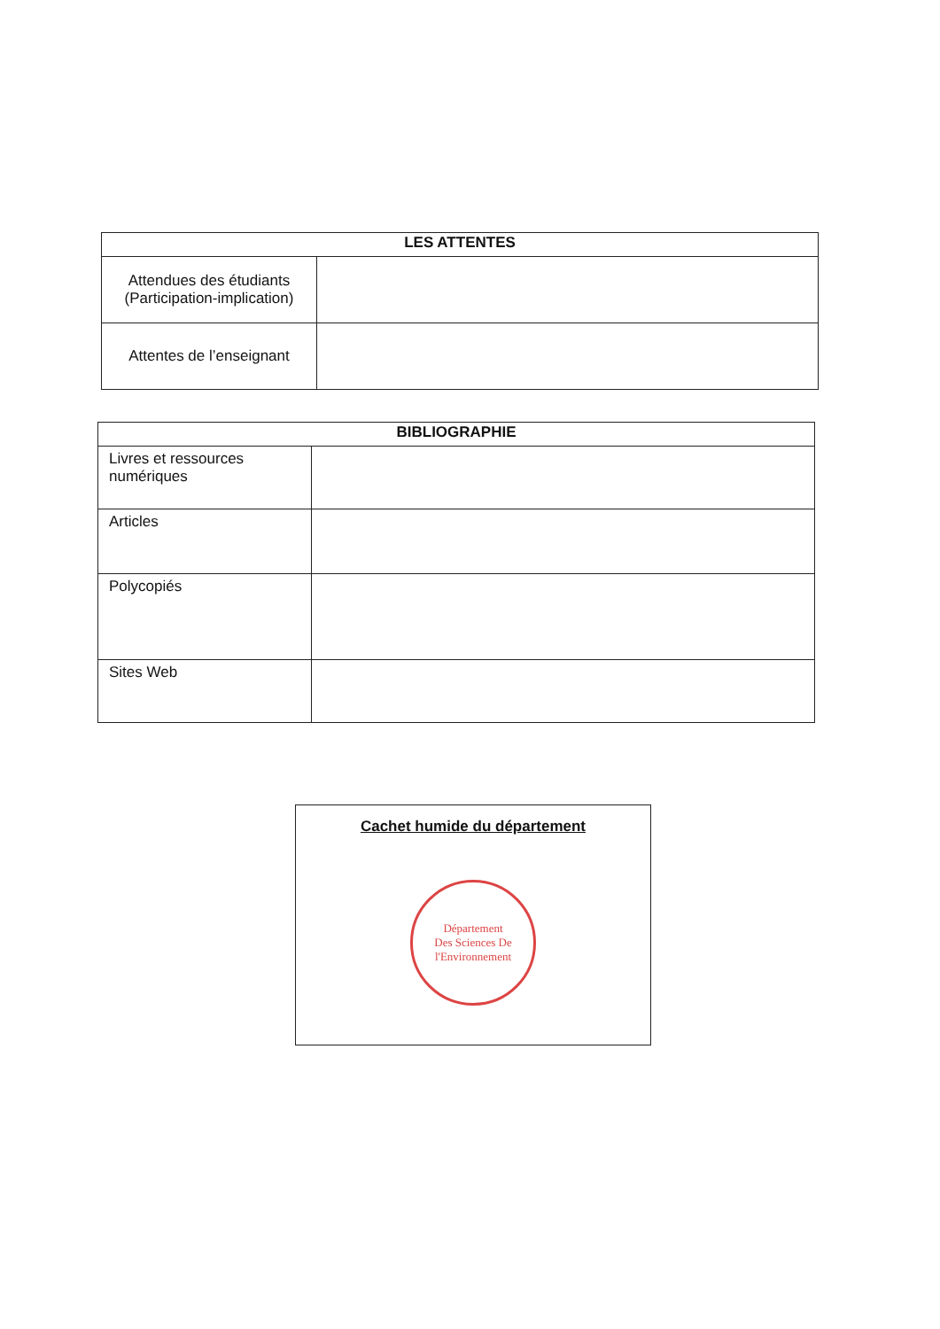| LES ATTENTES | |
| --- | --- |
| Attendues des étudiants (Participation-implication) | |
| Attentes de l’enseignant | |
| BIBLIOGRAPHIE | |
| --- | --- |
| Livres et ressources numériques | |
| Articles | |
| Polycopiés | |
| Sites Web | |
Cachet humide du département
Département
Des Sciences De
l'Environnement